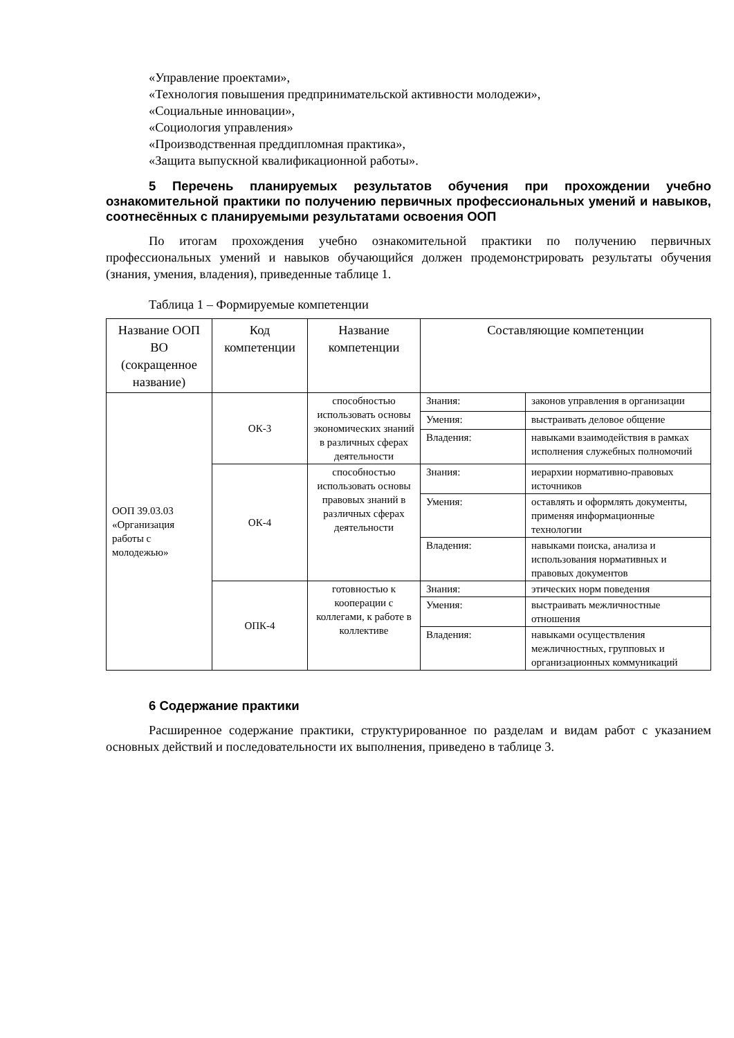«Управление проектами»,
«Технология повышения предпринимательской активности молодежи»,
«Социальные инновации»,
«Социология управления»
«Производственная преддипломная практика»,
«Защита выпускной квалификационной работы».
5 Перечень планируемых результатов обучения при прохождении учебно ознакомительной практики по получению первичных профессиональных умений и навыков, соотнесённых с планируемыми результатами освоения ООП
По итогам прохождения учебно ознакомительной практики по получению первичных профессиональных умений и навыков обучающийся должен продемонстрировать результаты обучения (знания, умения, владения), приведенные таблице 1.
Таблица 1 – Формируемые компетенции
| Название ООП ВО (сокращенное название) | Код компетенции | Название компетенции | Составляющие компетенции | |
| --- | --- | --- | --- | --- |
| ООП 39.03.03 «Организация работы с молодежью» | ОК-3 | способностью использовать основы экономических знаний в различных сферах деятельности | Знания: | законов управления в организации |
| | | | Умения: | выстраивать деловое общение |
| | | | Владения: | навыками взаимодействия в рамках исполнения служебных полномочий |
| | ОК-4 | способностью использовать основы правовых знаний в различных сферах деятельности | Знания: | иерархии нормативно-правовых источников |
| | | | Умения: | оставлять и оформлять документы, применяя информационные технологии |
| | | | Владения: | навыками поиска, анализа и использования нормативных и правовых документов |
| | ОПК-4 | готовностью к кооперации с коллегами, к работе в коллективе | Знания: | этических норм поведения |
| | | | Умения: | выстраивать межличностные отношения |
| | | | Владения: | навыками осуществления межличностных, групповых и организационных коммуникаций |
6 Содержание практики
Расширенное содержание практики, структурированное по разделам и видам работ с указанием основных действий и последовательности их выполнения, приведено в таблице 3.